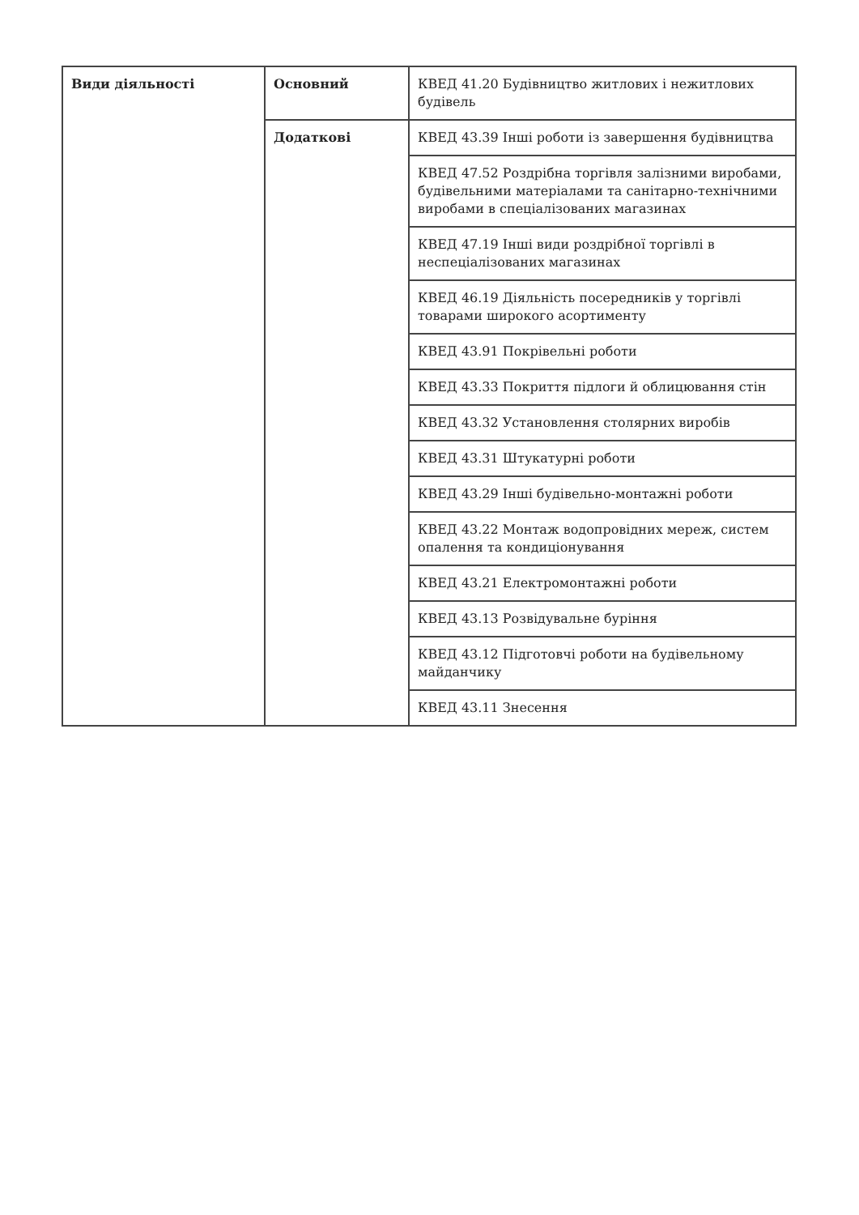| Види діяльності | Основний | КВЕД 41.20 Будівництво житлових і нежитлових будівель |
| | Додаткові | КВЕД 43.39 Інші роботи із завершення будівництва |
| | | КВЕД 47.52 Роздрібна торгівля залізними виробами, будівельними матеріалами та санітарно-технічними виробами в спеціалізованих магазинах |
| | | КВЕД 47.19 Інші види роздрібної торгівлі в неспеціалізованих магазинах |
| | | КВЕД 46.19 Діяльність посередників у торгівлі товарами широкого асортименту |
| | | КВЕД 43.91 Покрівельні роботи |
| | | КВЕД 43.33 Покриття підлоги й облицювання стін |
| | | КВЕД 43.32 Установлення столярних виробів |
| | | КВЕД 43.31 Штукатурні роботи |
| | | КВЕД 43.29 Інші будівельно-монтажні роботи |
| | | КВЕД 43.22 Монтаж водопровідних мереж, систем опалення та кондиціонування |
| | | КВЕД 43.21 Електромонтажні роботи |
| | | КВЕД 43.13 Розвідувальне буріння |
| | | КВЕД 43.12 Підготовчі роботи на будівельному майданчику |
| | | КВЕД 43.11 Знесення |